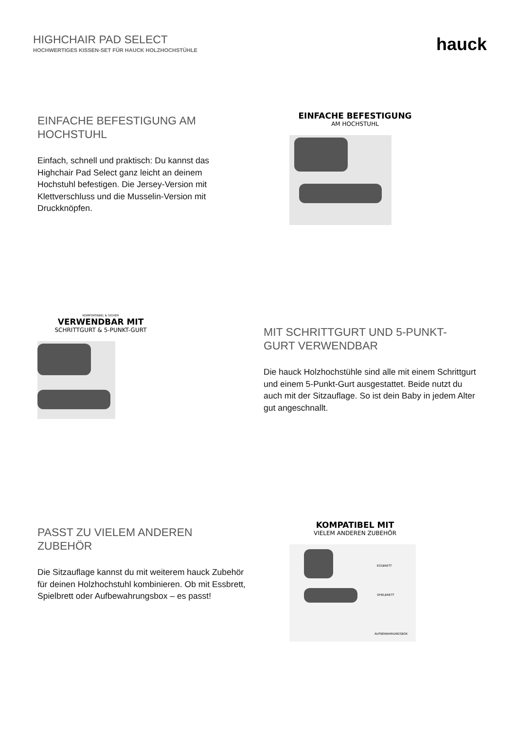HIGHCHAIR PAD SELECT
HOCHWERTIGES KISSEN-SET FÜR HAUCK HOLZHOCHSTÜHLE
hauck
EINFACHE BEFESTIGUNG AM HOCHSTUHL
Einfach, schnell und praktisch: Du kannst das Highchair Pad Select ganz leicht an deinem Hochstuhl befestigen. Die Jersey-Version mit Klettverschluss und die Musselin-Version mit Druckknöpfen.
EINFACHE BEFESTIGUNG
AM HOCHSTUHL
KOMFORTABEL & SICHER
VERWENDBAR MIT
SCHRITTGURT & 5-PUNKT-GURT
MIT SCHRITTGURT UND 5-PUNKT-GURT VERWENDBAR
Die hauck Holzhochstühle sind alle mit einem Schrittgurt und einem 5-Punkt-Gurt ausgestattet. Beide nutzt du auch mit der Sitzauflage. So ist dein Baby in jedem Alter gut angeschnallt.
PASST ZU VIELEM ANDEREN ZUBEHÖR
Die Sitzauflage kannst du mit weiterem hauck Zubehör für deinen Holzhochstuhl kombinieren. Ob mit Essbrett, Spielbrett oder Aufbewahrungsbox – es passt!
KOMPATIBEL MIT
VIELEM ANDEREN ZUBEHÖR
ESSBRETT
SPIELBRETT
AUFBEWAHRUNGSBOX